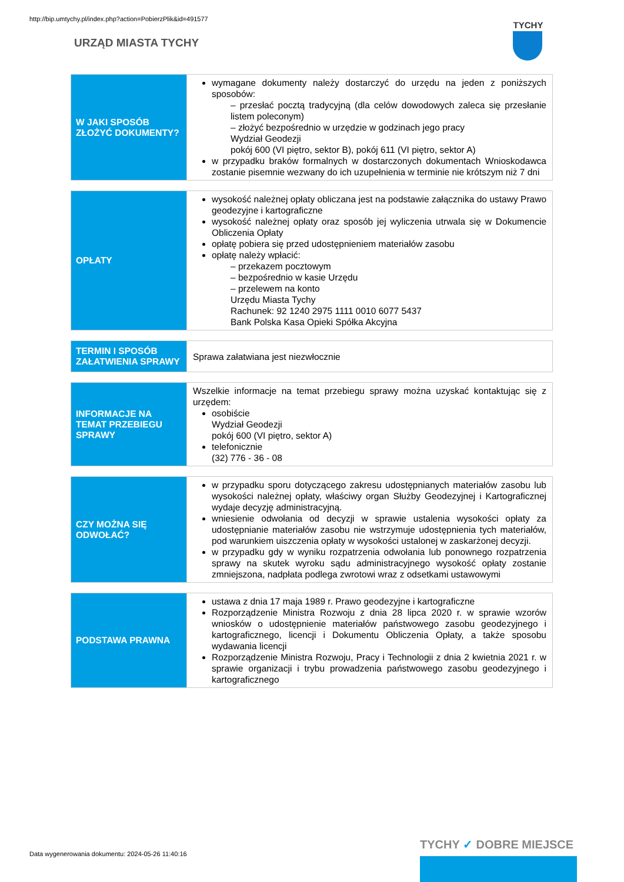http://bip.umtychy.pl/index.php?action=PobierzPlik&id=491577
URZĄD MIASTA TYCHY
TYCHY
| W JAKI SPOSÓB ZŁOŻYĆ DOKUMENTY? | wymagane dokumenty należy dostarczyć do urzędu na jeden z poniższych sposobów: – przesłać pocztą tradycyjną (dla celów dowodowych zaleca się przesłanie listem poleconym) – złożyć bezpośrednio w urzędzie w godzinach jego pracy Wydział Geodezji pokój 600 (VI piętro, sektor B), pokój 611 (VI piętro, sektor A) w przypadku braków formalnych w dostarczonych dokumentach Wnioskodawca zostanie pisemnie wezwany do ich uzupełnienia w terminie nie krótszym niż 7 dni |
| OPŁATY | wysokość należnej opłaty obliczana jest na podstawie załącznika do ustawy Prawo geodezyjne i kartograficzne wysokość należnej opłaty oraz sposób jej wyliczenia utrwala się w Dokumencie Obliczenia Opłaty opłatę pobiera się przed udostępnieniem materiałów zasobu opłatę należy wpłacić: – przekazem pocztowym – bezpośrednio w kasie Urzędu – przelewem na konto Urzędu Miasta Tychy Rachunek: 92 1240 2975 1111 0010 6077 5437 Bank Polska Kasa Opieki Spółka Akcyjna |
| TERMIN I SPOSÓB ZAŁATWIENIA SPRAWY | Sprawa załatwiana jest niezwłocznie |
| INFORMACJE NA TEMAT PRZEBIEGU SPRAWY | Wszelkie informacje na temat przebiegu sprawy można uzyskać kontaktując się z urzędem: osobiście Wydział Geodezji pokój 600 (VI piętro, sektor A) telefonicznie (32) 776 - 36 - 08 |
| CZY MOŻNA SIĘ ODWOŁAĆ? | w przypadku sporu dotyczącego zakresu udostępnianych materiałów zasobu lub wysokości należnej opłaty, właściwy organ Służby Geodezyjnej i Kartograficznej wydaje decyzję administracyjną. wniesienie odwołania od decyzji w sprawie ustalenia wysokości opłaty za udostępnianie materiałów zasobu nie wstrzymuje udostępnienia tych materiałów, pod warunkiem uiszczenia opłaty w wysokości ustalonej w zaskarżonej decyzji. w przypadku gdy w wyniku rozpatrzenia odwołania lub ponownego rozpatrzenia sprawy na skutek wyroku sądu administracyjnego wysokość opłaty zostanie zmniejszona, nadpłata podlega zwrotowi wraz z odsetkami ustawowymi |
| PODSTAWA PRAWNA | ustawa z dnia 17 maja 1989 r. Prawo geodezyjne i kartograficzne Rozporządzenie Ministra Rozwoju z dnia 28 lipca 2020 r. w sprawie wzorów wniosków o udostępnienie materiałów państwowego zasobu geodezyjnego i kartograficznego, licencji i Dokumentu Obliczenia Opłaty, a także sposobu wydawania licencji Rozporządzenie Ministra Rozwoju, Pracy i Technologii z dnia 2 kwietnia 2021 r. w sprawie organizacji i trybu prowadzenia państwowego zasobu geodezyjnego i kartograficznego |
Data wygenerowania dokumentu: 2024-05-26 11:40:16
TYCHY ✓ DOBRE MIEJSCE